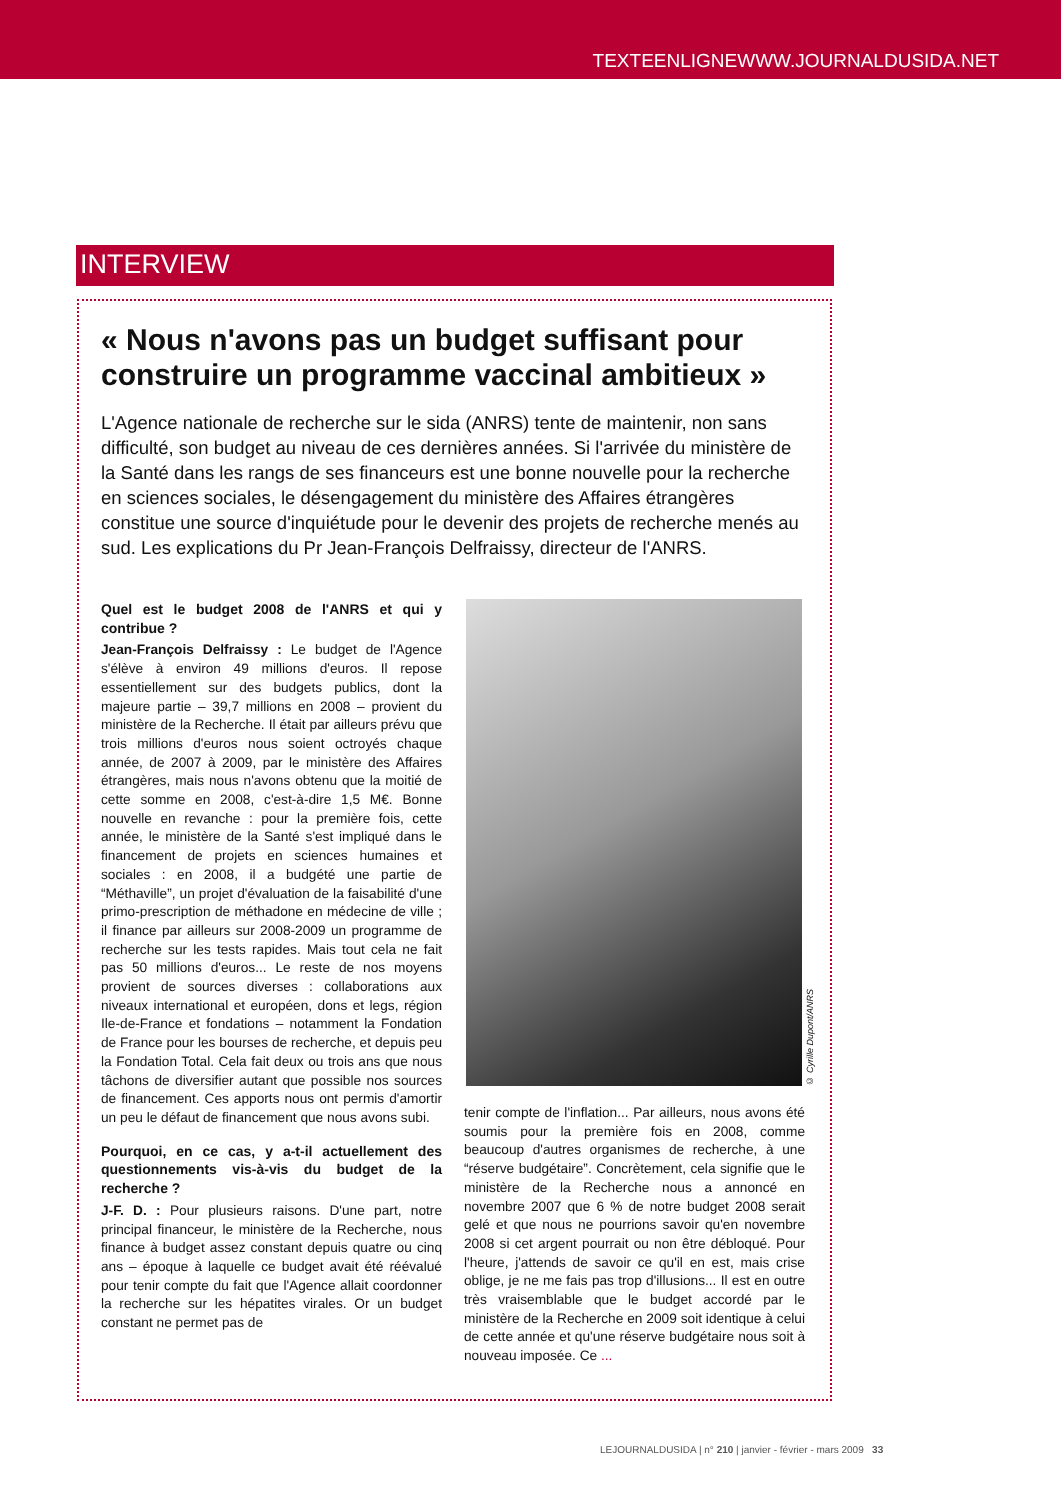TEXTEENLIGNEWWW.JOURNALDUSIDA.NET
INTERVIEW
« Nous n'avons pas un budget suffisant pour construire un programme vaccinal ambitieux »
L'Agence nationale de recherche sur le sida (ANRS) tente de maintenir, non sans difficulté, son budget au niveau de ces dernières années. Si l'arrivée du ministère de la Santé dans les rangs de ses financeurs est une bonne nouvelle pour la recherche en sciences sociales, le désengagement du ministère des Affaires étrangères constitue une source d'inquiétude pour le devenir des projets de recherche menés au sud. Les explications du Pr Jean-François Delfraissy, directeur de l'ANRS.
Quel est le budget 2008 de l'ANRS et qui y contribue ?
Jean-François Delfraissy : Le budget de l'Agence s'élève à environ 49 millions d'euros. Il repose essentiellement sur des budgets publics, dont la majeure partie – 39,7 millions en 2008 – provient du ministère de la Recherche. Il était par ailleurs prévu que trois millions d'euros nous soient octroyés chaque année, de 2007 à 2009, par le ministère des Affaires étrangères, mais nous n'avons obtenu que la moitié de cette somme en 2008, c'est-à-dire 1,5 M€. Bonne nouvelle en revanche : pour la première fois, cette année, le ministère de la Santé s'est impliqué dans le financement de projets en sciences humaines et sociales : en 2008, il a budgété une partie de “Méthaville”, un projet d'évaluation de la faisabilité d'une primo-prescription de méthadone en médecine de ville ; il finance par ailleurs sur 2008-2009 un programme de recherche sur les tests rapides. Mais tout cela ne fait pas 50 millions d'euros... Le reste de nos moyens provient de sources diverses : collaborations aux niveaux international et européen, dons et legs, région Ile-de-France et fondations – notamment la Fondation de France pour les bourses de recherche, et depuis peu la Fondation Total. Cela fait deux ou trois ans que nous tâchons de diversifier autant que possible nos sources de financement. Ces apports nous ont permis d'amortir un peu le défaut de financement que nous avons subi.
Pourquoi, en ce cas, y a-t-il actuellement des questionnements vis-à-vis du budget de la recherche ?
J-F. D. : Pour plusieurs raisons. D'une part, notre principal financeur, le ministère de la Recherche, nous finance à budget assez constant depuis quatre ou cinq ans – époque à laquelle ce budget avait été réévalué pour tenir compte du fait que l'Agence allait coordonner la recherche sur les hépatites virales. Or un budget constant ne permet pas de
© Cyrille Dupont/ANRS
tenir compte de l'inflation... Par ailleurs, nous avons été soumis pour la première fois en 2008, comme beaucoup d'autres organismes de recherche, à une “réserve budgétaire”. Concrètement, cela signifie que le ministère de la Recherche nous a annoncé en novembre 2007 que 6 % de notre budget 2008 serait gelé et que nous ne pourrions savoir qu'en novembre 2008 si cet argent pourrait ou non être débloqué. Pour l'heure, j'attends de savoir ce qu'il en est, mais crise oblige, je ne me fais pas trop d'illusions... Il est en outre très vraisemblable que le budget accordé par le ministère de la Recherche en 2009 soit identique à celui de cette année et qu'une réserve budgétaire nous soit à nouveau imposée. Ce ...
LEJOURNALDUSIDA | n° 210 | janvier - février - mars 2009 33